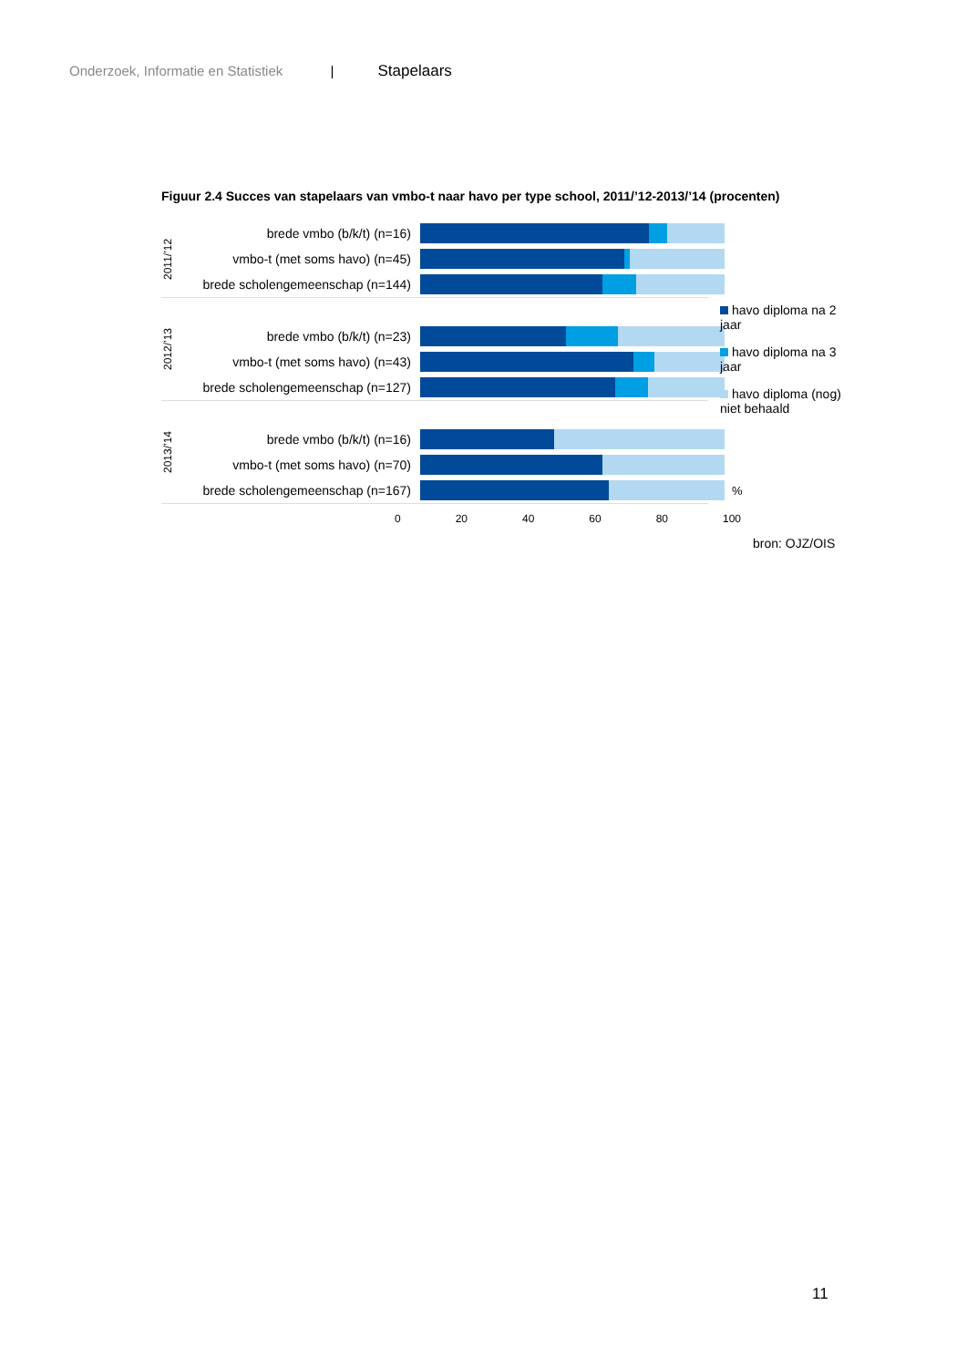Onderzoek, Informatie en Statistiek | Stapelaars
Figuur 2.4 Succes van stapelaars van vmbo-t naar havo per type school, 2011/’12-2013/’14 (procenten)
2011/’12
brede vmbo (b/k/t) (n=16)
vmbo-t (met soms havo) (n=45)
brede scholengemeenschap (n=144)
2012/’13
brede vmbo (b/k/t) (n=23)
vmbo-t (met soms havo) (n=43)
brede scholengemeenschap (n=127)
2013/’14
brede vmbo (b/k/t) (n=16)
vmbo-t (met soms havo) (n=70)
brede scholengemeenschap (n=167)
%
0 20 40 60 80 100
havo diploma na 2 jaar
havo diploma na 3 jaar
havo diploma (nog) niet behaald
bron: OJZ/OIS
11